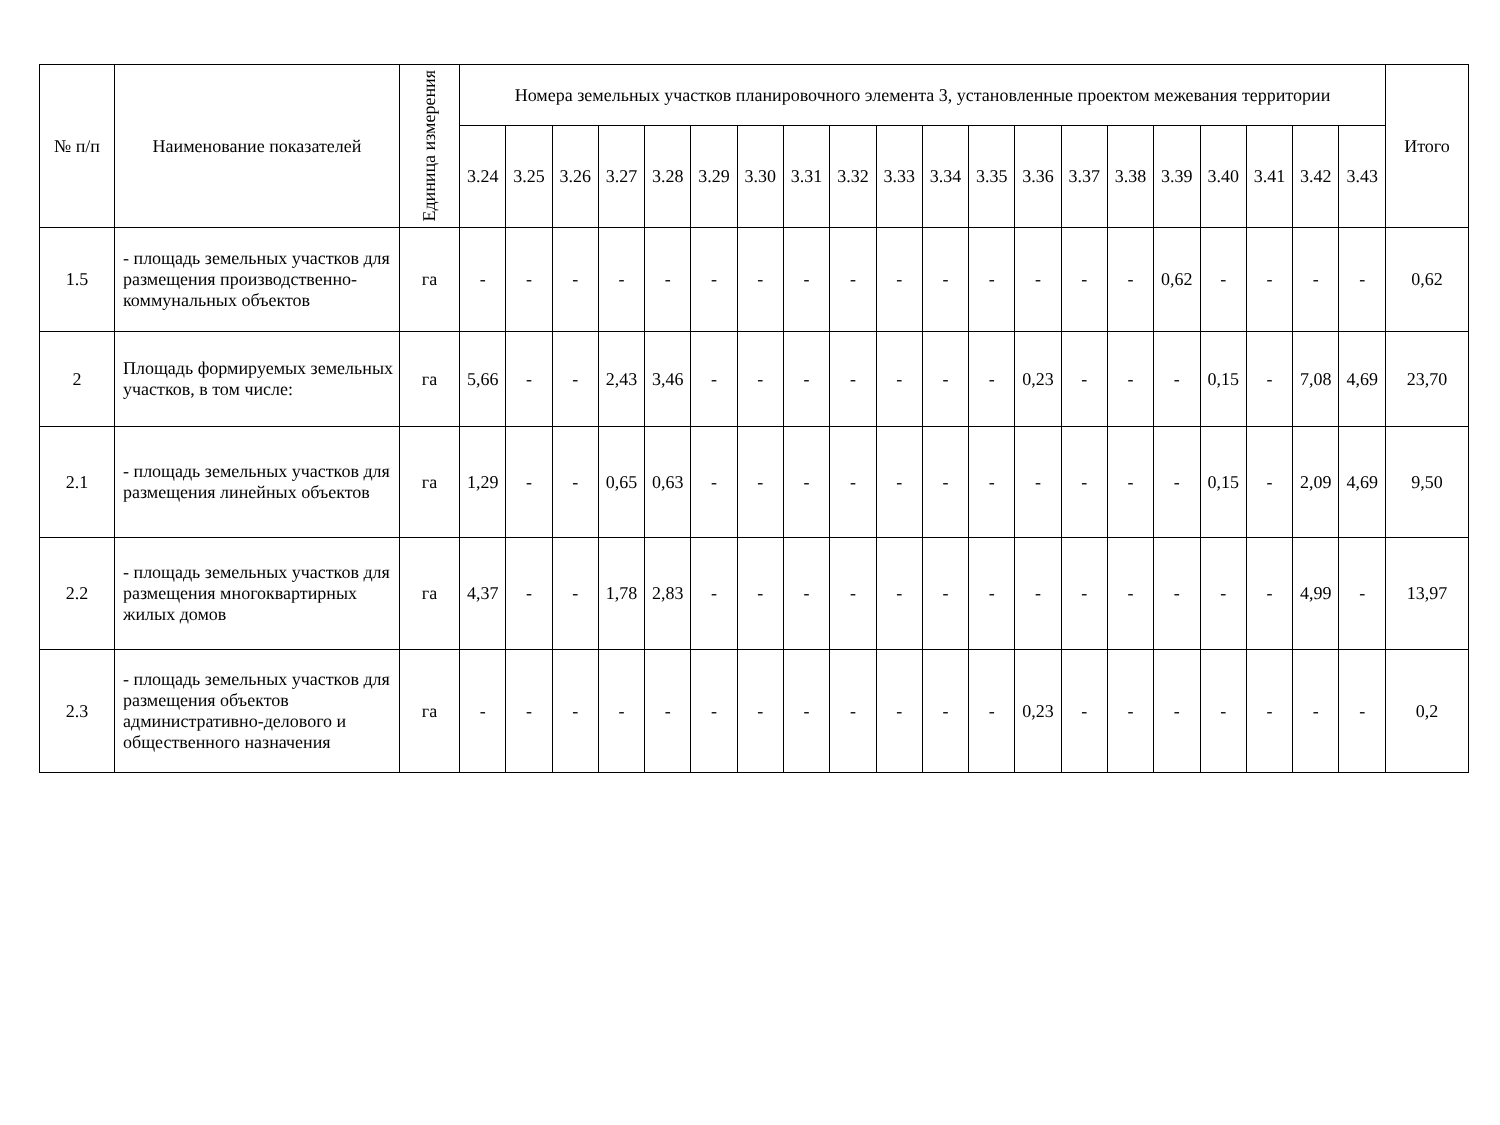| № п/п | Наименование показателей | Единица измерения | Номера земельных участков планировочного элемента 3, установленные проектом межевания территории | | | | | | | | | | | | | | | | | | | | Итого |
| --- | --- | --- | --- | --- | --- | --- | --- | --- | --- | --- | --- | --- | --- | --- | --- | --- | --- | --- | --- | --- | --- | --- | --- |
| | | | 3.24 | 3.25 | 3.26 | 3.27 | 3.28 | 3.29 | 3.30 | 3.31 | 3.32 | 3.33 | 3.34 | 3.35 | 3.36 | 3.37 | 3.38 | 3.39 | 3.40 | 3.41 | 3.42 | 3.43 | |
| 1.5 | - площадь земельных участков для размещения производственно-коммунальных объектов | га | - | - | - | - | - | - | - | - | - | - | - | - | - | - | - | 0,62 | - | - | - | - | 0,62 |
| 2 | Площадь формируемых земельных участков, в том числе: | га | 5,66 | - | - | 2,43 | 3,46 | - | - | - | - | - | - | - | 0,23 | - | - | - | 0,15 | - | 7,08 | 4,69 | 23,70 |
| 2.1 | - площадь земельных участков для размещения линейных объектов | га | 1,29 | - | - | 0,65 | 0,63 | - | - | - | - | - | - | - | - | - | - | - | 0,15 | - | 2,09 | 4,69 | 9,50 |
| 2.2 | - площадь земельных участков для размещения многоквартирных жилых домов | га | 4,37 | - | - | 1,78 | 2,83 | - | - | - | - | - | - | - | - | - | - | - | - | - | 4,99 | - | 13,97 |
| 2.3 | - площадь земельных участков для размещения объектов административно-делового и общественного назначения | га | - | - | - | - | - | - | - | - | - | - | - | - | 0,23 | - | - | - | - | - | - | - | 0,2 |